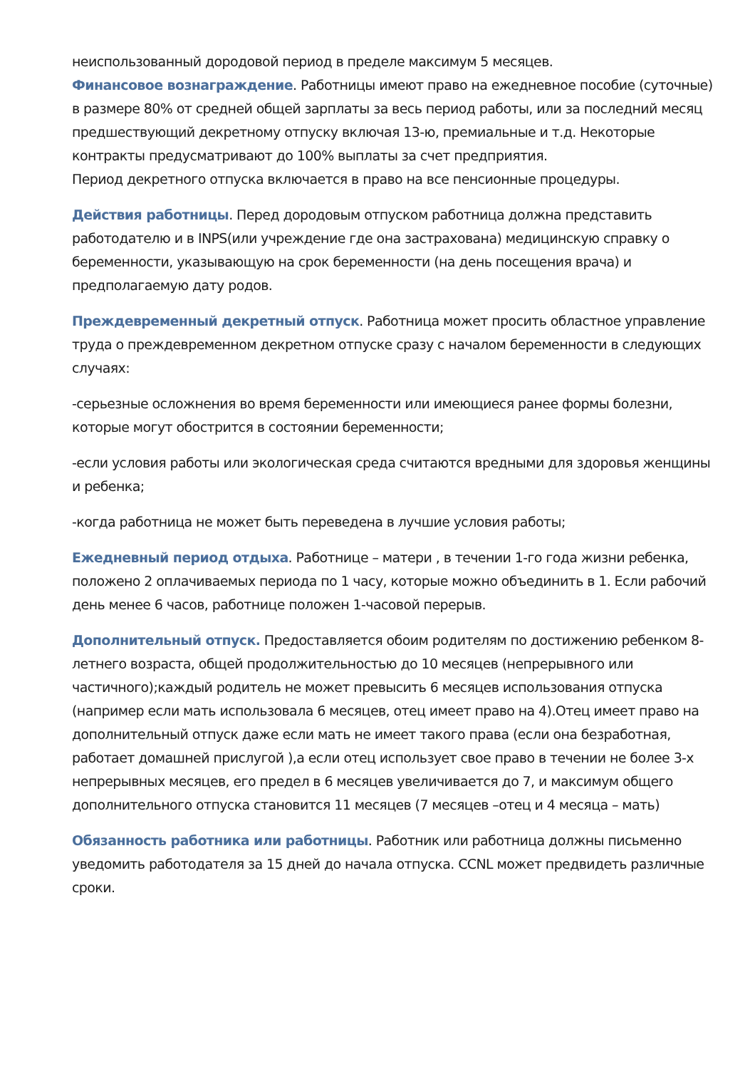неиспользованный дородовой период в пределе максимум 5 месяцев.
Финансовое вознаграждение. Работницы имеют право на ежедневное пособие (суточные) в размере 80% от средней общей зарплаты за весь период работы, или за последний месяц предшествующий декретному отпуску включая 13-ю, премиальные и т.д. Некоторые контракты предусматривают до 100% выплаты за счет предприятия.
Период декретного отпуска включается в право на все пенсионные процедуры.
Действия работницы. Перед дородовым отпуском работница должна представить работодателю и в INPS(или учреждение где она застрахована) медицинскую справку о беременности, указывающую на срок беременности (на день посещения врача) и предполагаемую дату родов.
Преждевременный декретный отпуск. Работница может просить областное управление труда о преждевременном декретном отпуске сразу с началом беременности в следующих случаях:
-серьезные осложнения во время беременности или имеющиеся ранее формы болезни, которые могут обострится в состоянии беременности;
-если условия работы или экологическая среда считаются вредными для здоровья женщины и ребенка;
-когда работница не может быть переведена в лучшие условия работы;
Ежедневный период отдыха. Работнице – матери , в течении 1-го года жизни ребенка, положено 2 оплачиваемых периода по 1 часу, которые можно объединить в 1. Если рабочий день менее 6 часов, работнице положен 1-часовой перерыв.
Дополнительный отпуск. Предоставляется обоим родителям по достижению ребенком 8-летнего возраста, общей продолжительностью до 10 месяцев (непрерывного или частичного);каждый родитель не может превысить 6 месяцев использования отпуска (например если мать использовала 6 месяцев, отец имеет право на 4).Отец имеет право на дополнительный отпуск даже если мать не имеет такого права (если она безработная, работает домашней прислугой ),а если отец использует свое право в течении не более 3-х непрерывных месяцев, его предел в 6 месяцев увеличивается до 7, и максимум общего дополнительного отпуска становится 11 месяцев (7 месяцев –отец и 4 месяца – мать)
Обязанность работника или работницы. Работник или работница должны письменно уведомить работодателя за 15 дней до начала отпуска. CCNL может предвидеть различные сроки.